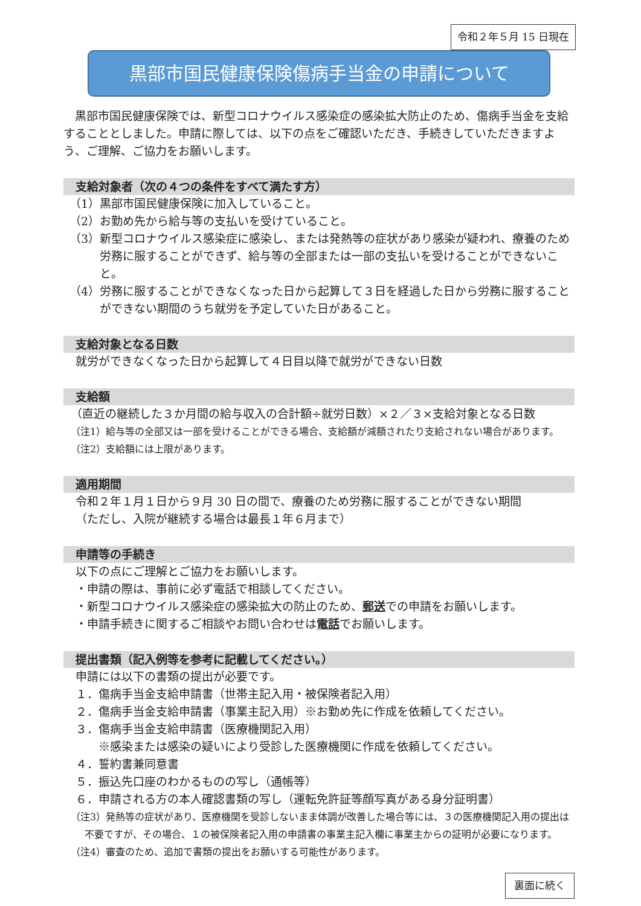令和２年５月 15 日現在
黒部市国民健康保険傷病手当金の申請について
黒部市国民健康保険では、新型コロナウイルス感染症の感染拡大防止のため、傷病手当金を支給することとしました。申請に際しては、以下の点をご確認いただき、手続きしていただきますよう、ご理解、ご協力をお願いします。
支給対象者（次の４つの条件をすべて満たす方）
（1）黒部市国民健康保険に加入していること。
（2）お勤め先から給与等の支払いを受けていること。
（3）新型コロナウイルス感染症に感染し、または発熱等の症状があり感染が疑われ、療養のため労務に服することができず、給与等の全部または一部の支払いを受けることができないこと。
（4）労務に服することができなくなった日から起算して３日を経過した日から労務に服することができない期間のうち就労を予定していた日があること。
支給対象となる日数
就労ができなくなった日から起算して４日目以降で就労ができない日数
支給額
（直近の継続した３か月間の給与収入の合計額÷就労日数）×２／３×支給対象となる日数
（注1）給与等の全部又は一部を受けることができる場合、支給額が減額されたり支給されない場合があります。
（注2）支給額には上限があります。
適用期間
令和２年１月１日から９月 30 日の間で、療養のため労務に服することができない期間
（ただし、入院が継続する場合は最長１年６月まで）
申請等の手続き
以下の点にご理解とご協力をお願いします。
・申請の際は、事前に必ず電話で相談してください。
・新型コロナウイルス感染症の感染拡大の防止のため、郵送での申請をお願いします。
・申請手続きに関するご相談やお問い合わせは電話でお願いします。
提出書類（記入例等を参考に記載してください。）
申請には以下の書類の提出が必要です。
１．傷病手当金支給申請書（世帯主記入用・被保険者記入用）
２．傷病手当金支給申請書（事業主記入用）※お勤め先に作成を依頼してください。
３．傷病手当金支給申請書（医療機関記入用）
※感染または感染の疑いにより受診した医療機関に作成を依頼してください。
４．誓約書兼同意書
５．振込先口座のわかるものの写し（通帳等）
６．申請される方の本人確認書類の写し（運転免許証等顔写真がある身分証明書）
（注3）発熱等の症状があり、医療機関を受診しないまま体調が改善した場合等には、３の医療機関記入用の提出は不要ですが、その場合、１の被保険者記入用の申請書の事業主記入欄に事業主からの証明が必要になります。
（注4）審査のため、追加で書類の提出をお願いする可能性があります。
裏面に続く